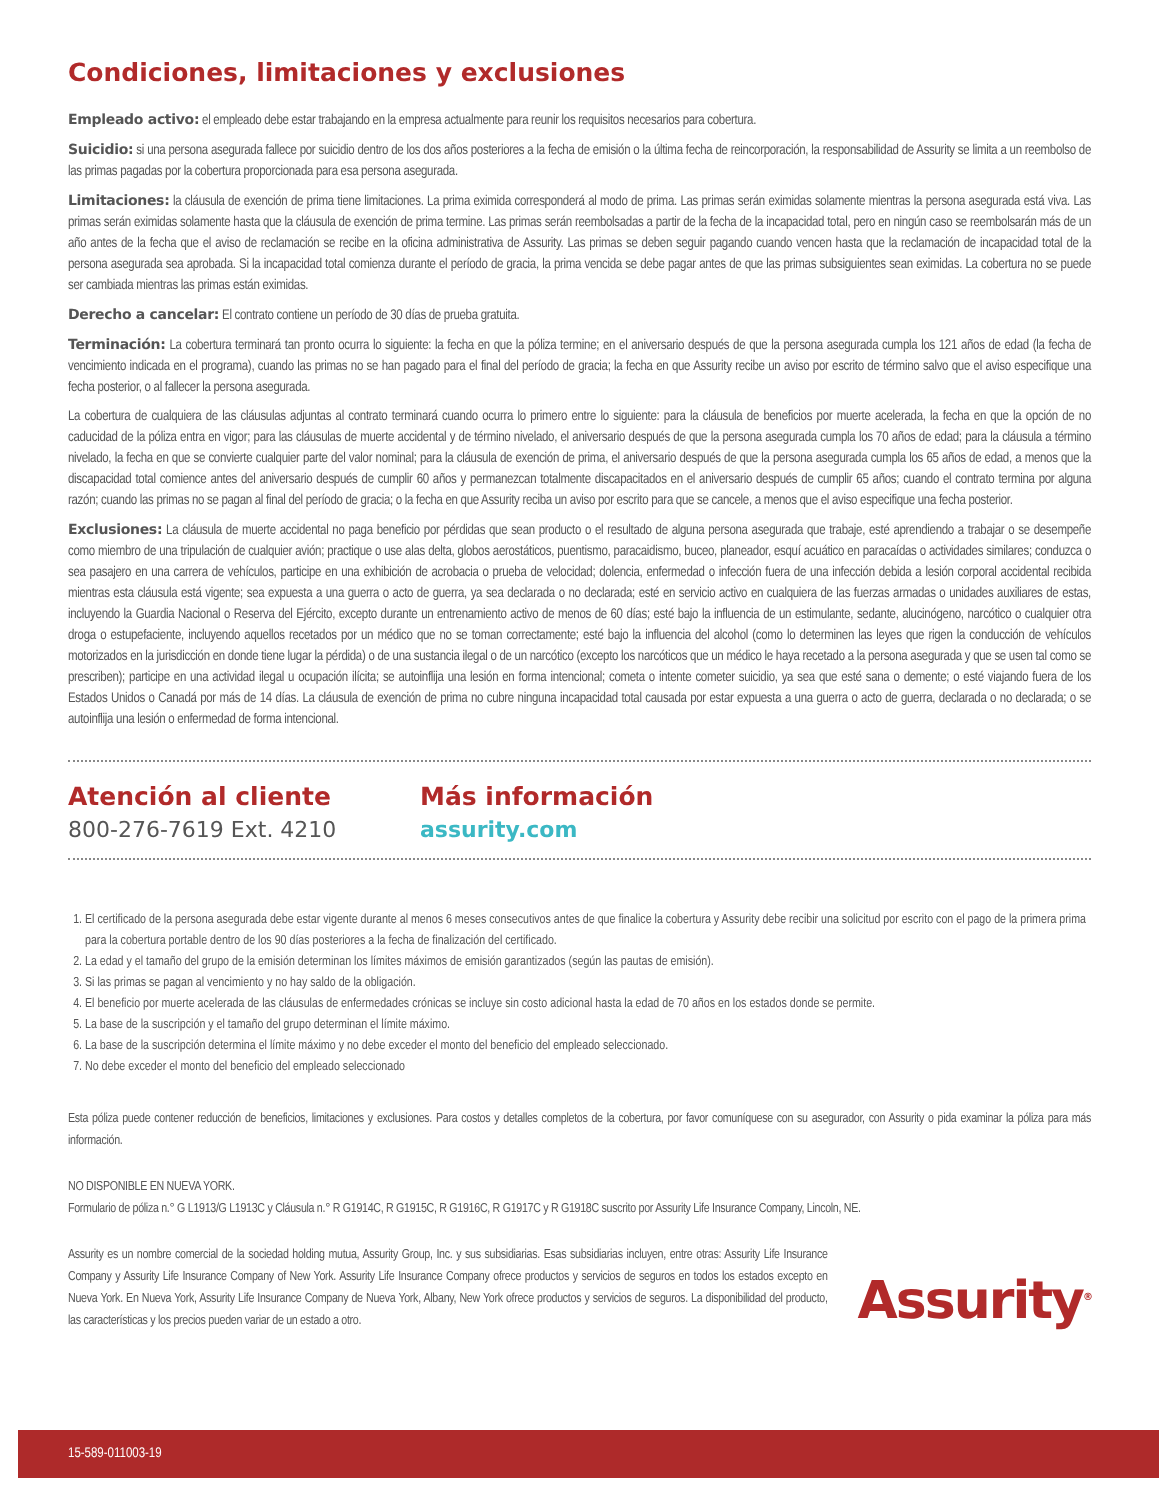Condiciones, limitaciones y exclusiones
Empleado activo: el empleado debe estar trabajando en la empresa actualmente para reunir los requisitos necesarios para cobertura.
Suicidio: si una persona asegurada fallece por suicidio dentro de los dos años posteriores a la fecha de emisión o la última fecha de reincorporación, la responsabilidad de Assurity se limita a un reembolso de las primas pagadas por la cobertura proporcionada para esa persona asegurada.
Limitaciones: la cláusula de exención de prima tiene limitaciones. La prima eximida corresponderá al modo de prima. Las primas serán eximidas solamente mientras la persona asegurada está viva. Las primas serán eximidas solamente hasta que la cláusula de exención de prima termine. Las primas serán reembolsadas a partir de la fecha de la incapacidad total, pero en ningún caso se reembolsarán más de un año antes de la fecha que el aviso de reclamación se recibe en la oficina administrativa de Assurity. Las primas se deben seguir pagando cuando vencen hasta que la reclamación de incapacidad total de la persona asegurada sea aprobada. Si la incapacidad total comienza durante el período de gracia, la prima vencida se debe pagar antes de que las primas subsiguientes sean eximidas. La cobertura no se puede ser cambiada mientras las primas están eximidas.
Derecho a cancelar: El contrato contiene un período de 30 días de prueba gratuita.
Terminación: La cobertura terminará tan pronto ocurra lo siguiente: la fecha en que la póliza termine; en el aniversario después de que la persona asegurada cumpla los 121 años de edad (la fecha de vencimiento indicada en el programa), cuando las primas no se han pagado para el final del período de gracia; la fecha en que Assurity recibe un aviso por escrito de término salvo que el aviso especifique una fecha posterior, o al fallecer la persona asegurada.
La cobertura de cualquiera de las cláusulas adjuntas al contrato terminará cuando ocurra lo primero entre lo siguiente: para la cláusula de beneficios por muerte acelerada, la fecha en que la opción de no caducidad de la póliza entra en vigor; para las cláusulas de muerte accidental y de término nivelado, el aniversario después de que la persona asegurada cumpla los 70 años de edad; para la cláusula a término nivelado, la fecha en que se convierte cualquier parte del valor nominal; para la cláusula de exención de prima, el aniversario después de que la persona asegurada cumpla los 65 años de edad, a menos que la discapacidad total comience antes del aniversario después de cumplir 60 años y permanezcan totalmente discapacitados en el aniversario después de cumplir 65 años; cuando el contrato termina por alguna razón; cuando las primas no se pagan al final del período de gracia; o la fecha en que Assurity reciba un aviso por escrito para que se cancele, a menos que el aviso especifique una fecha posterior.
Exclusiones: La cláusula de muerte accidental no paga beneficio por pérdidas que sean producto o el resultado de alguna persona asegurada que trabaje, esté aprendiendo a trabajar o se desempeñe como miembro de una tripulación de cualquier avión; practique o use alas delta, globos aerostáticos, puentismo, paracaidismo, buceo, planeador, esquí acuático en paracaídas o actividades similares; conduzca o sea pasajero en una carrera de vehículos, participe en una exhibición de acrobacia o prueba de velocidad; dolencia, enfermedad o infección fuera de una infección debida a lesión corporal accidental recibida mientras esta cláusula está vigente; sea expuesta a una guerra o acto de guerra, ya sea declarada o no declarada; esté en servicio activo en cualquiera de las fuerzas armadas o unidades auxiliares de estas, incluyendo la Guardia Nacional o Reserva del Ejército, excepto durante un entrenamiento activo de menos de 60 días; esté bajo la influencia de un estimulante, sedante, alucinógeno, narcótico o cualquier otra droga o estupefaciente, incluyendo aquellos recetados por un médico que no se toman correctamente; esté bajo la influencia del alcohol (como lo determinen las leyes que rigen la conducción de vehículos motorizados en la jurisdicción en donde tiene lugar la pérdida) o de una sustancia ilegal o de un narcótico (excepto los narcóticos que un médico le haya recetado a la persona asegurada y que se usen tal como se prescriben); participe en una actividad ilegal u ocupación ilícita; se autoinflija una lesión en forma intencional; cometa o intente cometer suicidio, ya sea que esté sana o demente; o esté viajando fuera de los Estados Unidos o Canadá por más de 14 días. La cláusula de exención de prima no cubre ninguna incapacidad total causada por estar expuesta a una guerra o acto de guerra, declarada o no declarada; o se autoinflija una lesión o enfermedad de forma intencional.
Atención al cliente
800-276-7619 Ext. 4210
Más información
assurity.com
1. El certificado de la persona asegurada debe estar vigente durante al menos 6 meses consecutivos antes de que finalice la cobertura y Assurity debe recibir una solicitud por escrito con el pago de la primera prima para la cobertura portable dentro de los 90 días posteriores a la fecha de finalización del certificado.
2. La edad y el tamaño del grupo de la emisión determinan los límites máximos de emisión garantizados (según las pautas de emisión).
3. Si las primas se pagan al vencimiento y no hay saldo de la obligación.
4. El beneficio por muerte acelerada de las cláusulas de enfermedades crónicas se incluye sin costo adicional hasta la edad de 70 años en los estados donde se permite.
5. La base de la suscripción y el tamaño del grupo determinan el límite máximo.
6. La base de la suscripción determina el límite máximo y no debe exceder el monto del beneficio del empleado seleccionado.
7. No debe exceder el monto del beneficio del empleado seleccionado
Esta póliza puede contener reducción de beneficios, limitaciones y exclusiones. Para costos y detalles completos de la cobertura, por favor comuníquese con su asegurador, con Assurity o pida examinar la póliza para más información.
NO DISPONIBLE EN NUEVA YORK.
Formulario de póliza n.° G L1913/G L1913C y Cláusula n.° R G1914C, R G1915C, R G1916C, R G1917C y R G1918C suscrito por Assurity Life Insurance Company, Lincoln, NE.
Assurity es un nombre comercial de la sociedad holding mutua, Assurity Group, Inc. y sus subsidiarias. Esas subsidiarias incluyen, entre otras: Assurity Life Insurance Company y Assurity Life Insurance Company of New York. Assurity Life Insurance Company ofrece productos y servicios de seguros en todos los estados excepto en Nueva York. En Nueva York, Assurity Life Insurance Company de Nueva York, Albany, New York ofrece productos y servicios de seguros. La disponibilidad del producto, las características y los precios pueden variar de un estado a otro.
Assurity<sup>®</sup>
15-589-011003-19